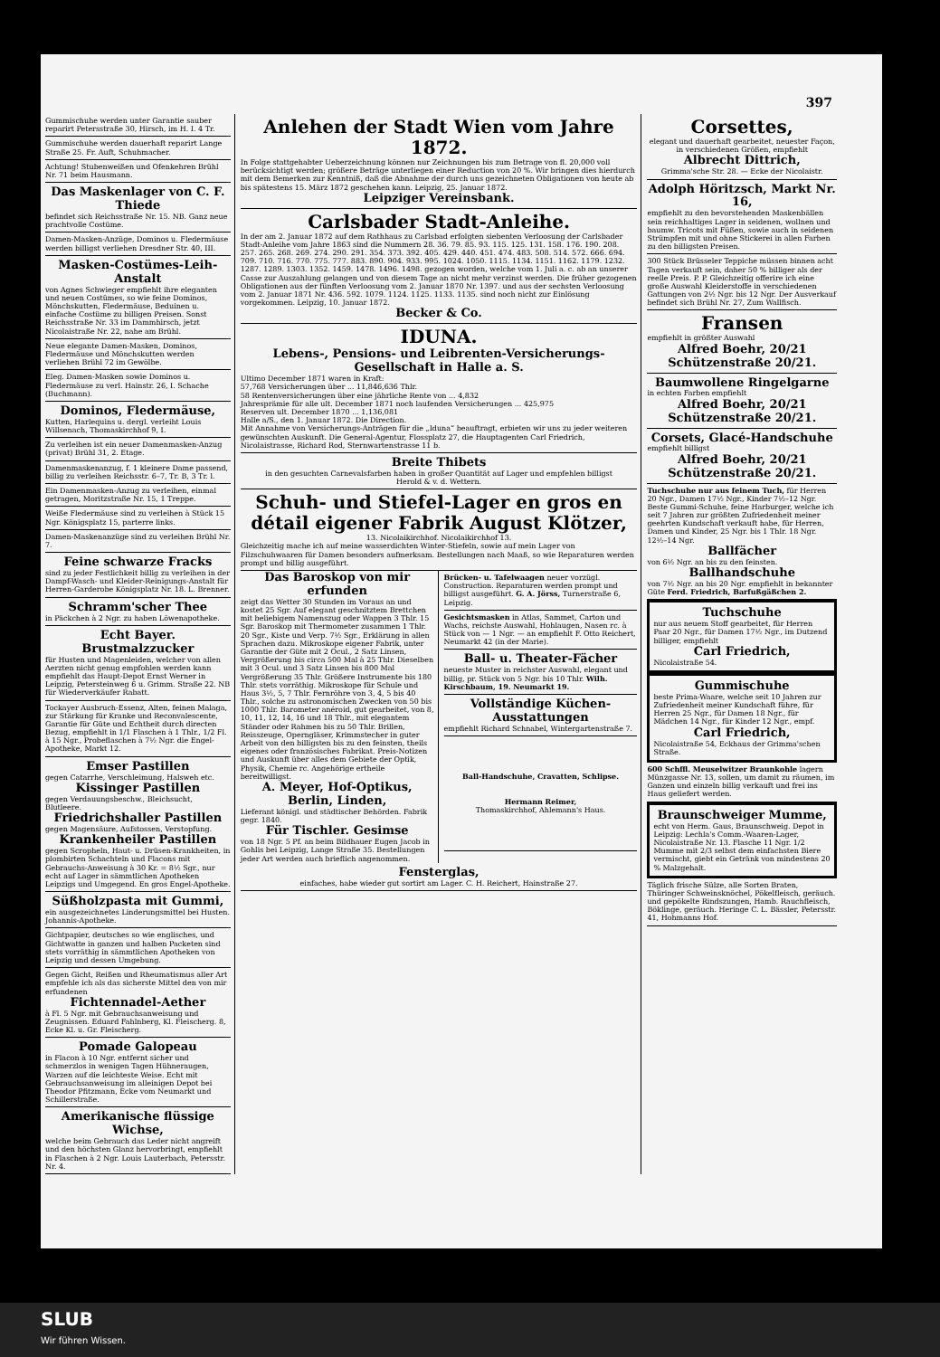397
Gummischuhe werden unter Garantie sauber reparirt Petersstraße 30, Hirsch, im H. I. 4 Tr.
Gummischuhe werden dauerhaft reparirt Lange Straße 25. Fr. Auft, Schuhmacher.
Achtung! Stubenweißen und Ofenkehren Brühl Nr. 71 beim Hausmann.
Das Maskenlager von C. F. Thiede
befindet sich Reichsstraße Nr. 15. NB. Ganz neue prachtvolle Costüme.
Damen-Masken-Anzüge, Dominos u. Fledermäuse werden billigst verliehen Dresdner Str. 40, III.
Masken-Costümes-Leih-Anstalt
von Agnes Schwieger empfiehlt ihre eleganten und neuen Costümes, so wie feine Dominos, Mönchskutten, Fledermäuse, Beduinen u. einfache Costüme zu billigen Preisen. Sonst Reichsstraße Nr. 33 im Dammhirsch, jetzt Nicolaistraße Nr. 22, nahe am Brühl.
Neue elegante Damen-Masken, Dominos, Fledermäuse und Mönchskutten werden verliehen Brühl 72 im Gewölbe.
Eleg. Damen-Masken sowie Dominos u. Fledermäuse zu verl. Hainstr. 26, I. Schache (Buchmann).
Dominos, Fledermäuse,
Kutten, Harlequins u. dergl. verleiht Louis Willsenach, Thomaskirchhof 9, I.
Zu verleihen ist ein neuer Damenmasken-Anzug (privat) Brühl 31, 2. Etage.
Damenmaskenanzug, f. 1 kleinere Dame passend, billig zu verleihen Reichsstr. 6–7, Tr. B, 3 Tr. l.
Ein Damenmasken-Anzug zu verleihen, einmal getragen, Moritzstraße Nr. 15, 1 Treppe.
Weiße Fledermäuse sind zu verleihen à Stück 15 Ngr. Königsplatz 15, parterre links.
Damen-Maskenanzüge sind zu verleihen Brühl Nr. 7.
Feine schwarze Fracks
sind zu jeder Festlichkeit billig zu verleihen in der Dampf-Wasch- und Kleider-Reinigungs-Anstalt für Herren-Garderobe Königsplatz Nr. 18. L. Brenner.
Schramm'scher Thee
in Päckchen à 2 Ngr. zu haben Löwenapotheke.
Echt Bayer. Brustmalzzucker
für Husten und Magenleiden, welcher von allen Aerzten nicht genug empfohlen werden kann empfiehlt das Haupt-Depot Ernst Werner in Leipzig, Petersteinweg 6 u. Grimm. Straße 22. NB für Wiederverkäufer Rabatt.
Tockayer Ausbruch-Essenz, Alten, feinen Malaga, zur Stärkung für Kranke und Reconvalescente, Garantie für Güte und Echtheit durch directen Bezug, empfiehlt in 1/1 Flaschen à 1 Thlr., 1/2 Fl. à 15 Ngr., Probeflaschen à 7½ Ngr. die Engel-Apotheke, Markt 12.
Emser Pastillen
gegen Catarrhe, Verschleimung, Halsweh etc.
Kissinger Pastillen
gegen Verdauungsbeschw., Bleichsucht, Blutleere.
Friedrichshaller Pastillen
gegen Magensäure, Aufstossen, Verstopfung.
Krankenheiler Pastillen
gegen Scropheln, Haut- u. Drüsen-Krankheiten, in plombirten Schachteln und Flacons mit Gebrauchs-Anweisung à 30 Kr. = 8½ Sgr., nur echt auf Lager in sämmtlichen Apotheken Leipzigs und Umgegend. En gros Engel-Apotheke.
Süßholzpasta mit Gummi,
ein ausgezeichnetes Linderungsmittel bei Husten. Johannis-Apotheke.
Gichtpapier, deutsches so wie englisches, und Gichtwatte in ganzen und halben Packeten sind stets vorräthig in sämmtlichen Apotheken von Leipzig und dessen Umgebung.
Gegen Gicht, Reißen und Rheumatismus aller Art empfehle ich als das sicherste Mittel den von mir erfundenen
Fichtennadel-Aether
à Fl. 5 Ngr. mit Gebrauchsanweisung und Zeugnissen. Eduard Fahlnberg, Kl. Fleischerg. 8, Ecke Kl. u. Gr. Fleischerg.
Pomade Galopeau
in Flacon à 10 Ngr. entfernt sicher und schmerzlos in wenigen Tagen Hühneraugen, Warzen auf die leichteste Weise. Echt mit Gebrauchsanweisung im alleinigen Depot bei Theodor Pfitzmann, Ecke vom Neumarkt und Schillerstraße.
Amerikanische flüssige Wichse,
welche beim Gebrauch das Leder nicht angreift und den höchsten Glanz hervorbringt, empfiehlt in Flaschen à 2 Ngr. Louis Lauterbach, Petersstr. Nr. 4.
Anlehen der Stadt Wien vom Jahre 1872.
In Folge stattgehabter Ueberzeichnung können nur Zeichnungen bis zum Betrage von fl. 20,000 voll berücksichtigt werden; größere Beträge unterliegen einer Reduction von 20 %. Wir bringen dies hierdurch mit dem Bemerken zur Kenntniß, daß die Abnahme der durch uns gezeichneten Obligationen von heute ab bis spätestens 15. März 1872 geschehen kann. Leipzig, 25. Januar 1872.
Leipziger Vereinsbank.
Carlsbader Stadt-Anleihe.
In der am 2. Januar 1872 auf dem Rathhaus zu Carlsbad erfolgten siebenten Verloosung der Carlsbader Stadt-Anleihe vom Jahre 1863 sind die Nummern 28. 36. 79. 85. 93. 115. 125. 131. 158. 176. 190. 208. 257. 265. 268. 269. 274. 290. 291. 354. 373. 392. 405. 429. 440. 451. 474. 483. 508. 514. 572. 666. 694. 709. 710. 716. 770. 775. 777. 883. 890. 904. 933. 995. 1024. 1050. 1115. 1134. 1151. 1162. 1179. 1232. 1287. 1289. 1303. 1352. 1459. 1478. 1496. 1498. gezogen worden, welche vom 1. Juli a. c. ab an unserer Casse zur Auszahlung gelangen und von diesem Tage an nicht mehr verzinst werden. Die früher gezogenen Obligationen aus der fünften Verloosung vom 2. Januar 1870 Nr. 1397. und aus der sechsten Verloosung vom 2. Januar 1871 Nr. 436. 592. 1079. 1124. 1125. 1133. 1135. sind noch nicht zur Einlösung vorgekommen. Leipzig, 10. Januar 1872.
Becker & Co.
IDUNA.
Lebens-, Pensions- und Leibrenten-Versicherungs-Gesellschaft in Halle a. S.
Ultimo December 1871 waren in Kraft:
57,768 Versicherungen über ... 11,846,636 Thlr.
58 Rentenversicherungen über eine jährliche Rente von ... 4,832
Jahresprämie für alle ult. December 1871 noch laufenden Versicherungen ... 425,975
Reserven ult. December 1870 ... 1,136,081
Halle a/S., den 1. Januar 1872. Die Direction.
Mit Annahme von Versicherungs-Anträgen für die „Iduna“ beauftragt, erbieten wir uns zu jeder weiteren gewünschten Auskunft. Die General-Agentur, Flossplatz 27, die Hauptagenten Carl Friedrich, Nicolaistrasse, Richard Rod, Sternwartenstrasse 11 b.
Breite Thibets
in den gesuchten Carnevalsfarben haben in großer Quantität auf Lager und empfehlen billigst
Herold & v. d. Wettern.
Schuh- und Stiefel-Lager en gros en détail eigener Fabrik August Klötzer,
13. Nicolaikirchhof. Nicolaikirchhof 13.
Gleichzeitig mache ich auf meine wasserdichten Winter-Stiefeln, sowie auf mein Lager von Filzschuhwaaren für Damen besonders aufmerksam. Bestellungen nach Maaß, so wie Reparaturen werden prompt und billig ausgeführt.
Das Baroskop von mir erfunden
zeigt das Wetter 30 Stunden im Voraus an und kostet 25 Sgr. Auf elegant geschnitztem Brettchen mit beliebigem Namenszug oder Wappen 3 Thlr. 15 Sgr. Baroskop mit Thermometer zusammen 1 Thlr. 20 Sgr., Kiste und Verp. 7½ Sgr., Erklärung in allen Sprachen dazu. Mikroskope eigener Fabrik, unter Garantie der Güte mit 2 Ocul., 2 Satz Linsen, Vergrößerung bis circa 500 Mal à 25 Thlr. Dieselben mit 3 Ocul. und 3 Satz Linsen bis 800 Mal Vergrößerung 35 Thlr. Größere Instrumente bis 180 Thlr. stets vorräthig. Mikroskope für Schule und Haus 3½, 5, 7 Thlr. Fernröhre von 3, 4, 5 bis 40 Thlr., solche zu astronomischen Zwecken von 50 bis 1000 Thlr. Barometer anéroid, gut gearbeitet, von 8, 10, 11, 12, 14, 16 und 18 Thlr., mit elegantem Ständer oder Rahmen bis zu 50 Thlr. Brillen, Reisszeuge, Operngläser, Krimmstecher in guter Arbeit von den billigsten bis zu den feinsten, theils eigenes oder französisches Fabrikat. Preis-Notizen und Auskunft über alles dem Gebiete der Optik, Physik, Chemie rc. Angehörige ertheile bereitwilligst.
A. Meyer, Hof-Optikus, Berlin, Linden,
Lieferant königl. und städtischer Behörden. Fabrik gegr. 1840.
Für Tischler. Gesimse
von 18 Ngr. 5 Pf. an beim Bildhauer Eugen Jacob in Gohlis bei Leipzig, Lange Straße 35. Bestellungen jeder Art werden auch brieflich angenommen.
Brücken- u. Tafelwaagen neuer vorzügl. Construction. Reparaturen werden prompt und billigst ausgeführt. G. A. Jörss, Turnerstraße 6, Leipzig.
Gesichtsmasken in Atlas, Sammet, Carton und Wachs, reichste Auswahl, Hohlaugen, Nasen rc. à Stück von — 1 Ngr. — an empfiehlt F. Otto Reichert, Neumarkt 42 (in der Marie).
Ball- u. Theater-Fächer
neueste Muster in reichster Auswahl, elegant und billig, pr. Stück von 5 Ngr. bis 10 Thlr. Wilh. Kirschbaum, 19. Neumarkt 19.
Vollständige Küchen-Ausstattungen
empfiehlt Richard Schnabel, Wintergartenstraße 7.
Ball-Handschuhe, Cravatten, Schlipse.
Hermann Reimer,
Thomaskirchhof, Ahlemann's Haus.
Fensterglas,
einfaches, habe wieder gut sortirt am Lager. C. H. Reichert, Hainstraße 27.
Corsettes,
elegant und dauerhaft gearbeitet, neuester Façon, in verschiedenen Größen, empfiehlt
Albrecht Dittrich,
Grimma'sche Str. 28. — Ecke der Nicolaistr.
Adolph Höritzsch, Markt Nr. 16,
empfiehlt zu den bevorstehenden Maskenbällen sein reichhaltiges Lager in seidenen, wollnen und baumw. Tricots mit Füßen, sowie auch in seidenen Strümpfen mit und ohne Stickerei in allen Farben zu den billigsten Preisen.
300 Stück Brüsseler Teppiche müssen binnen acht Tagen verkauft sein, daher 50 % billiger als der reelle Preis. P. P. Gleichzeitig offerire ich eine große Auswahl Kleiderstoffe in verschiedenen Gattungen von 2½ Ngr. bis 12 Ngr. Der Ausverkauf befindet sich Brühl Nr. 27, Zum Wallfisch.
Fransen
empfiehlt in größter Auswahl
Alfred Boehr, 20/21 Schützenstraße 20/21.
Baumwollene Ringelgarne
in echten Farben empfiehlt
Alfred Boehr, 20/21 Schützenstraße 20/21.
Corsets, Glacé-Handschuhe
empfiehlt billigst
Alfred Boehr, 20/21 Schützenstraße 20/21.
Tuchschuhe nur aus feinem Tuch, für Herren 20 Ngr., Damen 17½ Ngr., Kinder 7½–12 Ngr. Beste Gummi-Schuhe, feine Harburger, welche ich seit 7 Jahren zur größten Zufriedenheit meiner geehrten Kundschaft verkauft habe, für Herren, Damen und Kinder, 25 Ngr. bis 1 Thlr. 18 Ngr. 12½–14 Ngr.
Ballfächer
von 6½ Ngr. an bis zu den feinsten.
Ballhandschuhe
von 7½ Ngr. an bis 20 Ngr. empfiehlt in bekannter Güte Ferd. Friedrich, Barfußgäßchen 2.
Tuchschuhe
nur aus neuem Stoff gearbeitet, für Herren Paar 20 Ngr., für Damen 17½ Ngr., im Dutzend billiger, empfiehlt
Carl Friedrich,
Nicolaistraße 54.
Gummischuhe
beste Prima-Waare, welche seit 10 Jahren zur Zufriedenheit meiner Kundschaft führe, für Herren 25 Ngr., für Damen 18 Ngr., für Mädchen 14 Ngr., für Kinder 12 Ngr., empf.
Carl Friedrich,
Nicolaistraße 54, Eckhaus der Grimma'schen Straße.
600 Schffl. Meuselwitzer Braunkohle lagern Münzgasse Nr. 13, sollen, um damit zu räumen, im Ganzen und einzeln billig verkauft und frei ins Haus geliefert werden.
Braunschweiger Mumme,
echt von Herm. Gaus, Braunschweig. Depot in Leipzig: Lechla's Comm.-Waaren-Lager, Nicolaistraße Nr. 13. Flasche 11 Ngr. 1/2 Mumme mit 2/3 selbst dem einfachsten Biere vermischt, giebt ein Getränk von mindestens 20 % Malzgehalt.
Täglich frische Sülze, alle Sorten Braten, Thüringer Schweinsknöchel, Pökelfleisch, geräuch. und gepökelte Rindszungen, Hamb. Rauchfleisch, Böklinge, geräuch. Heringe C. L. Bässler, Petersstr. 41, Hohmanns Hof.
SLUB
Wir führen Wissen.